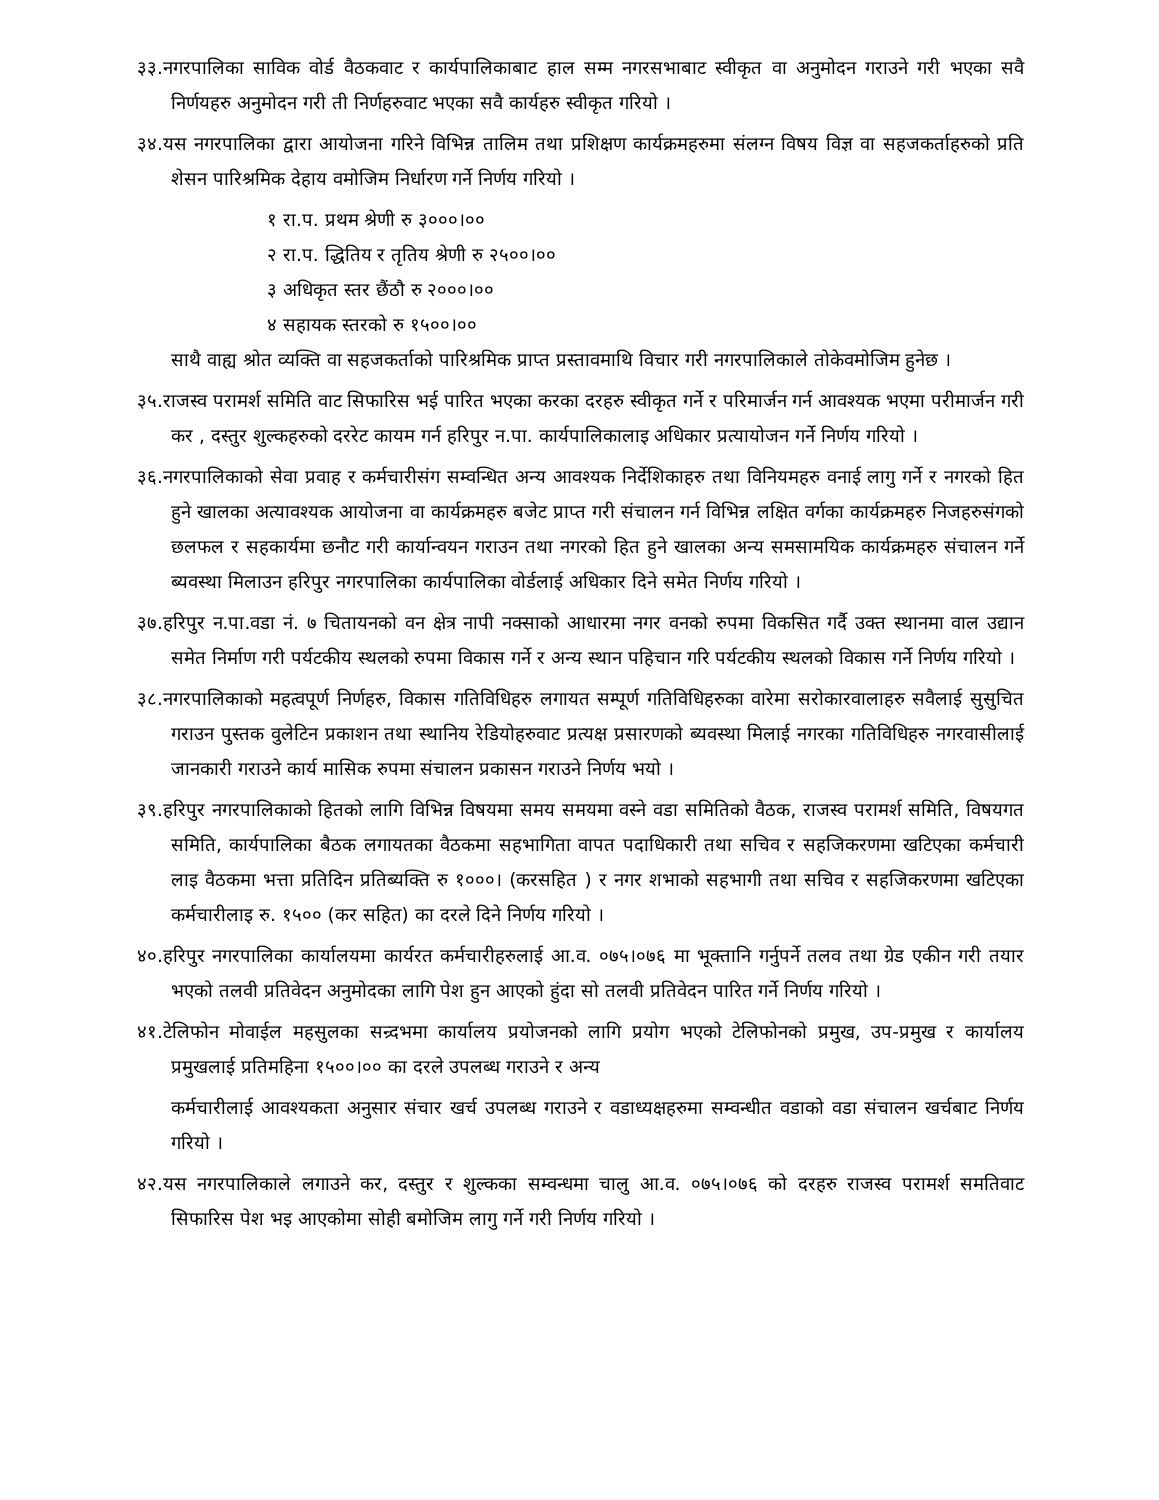३३.नगरपालिका साविक वोर्ड वैठकवाट र कार्यपालिकाबाट हाल सम्म नगरसभाबाट स्वीकृत वा अनुमोदन गराउने गरी भएका सवै निर्णयहरु अनुमोदन गरी ती निर्णहरुवाट भएका सवै कार्यहरु स्वीकृत गरियो ।
३४.यस नगरपालिका द्वारा आयोजना गरिने विभिन्न तालिम तथा प्रशिक्षण कार्यक्रमहरुमा संलग्न विषय विज्ञ वा सहजकर्ताहरुको प्रति शेसन पारिश्रमिक देहाय वमोजिम निर्धारण गर्ने निर्णय गरियो ।
१ रा.प. प्रथम श्रेणी रु ३०००।००
२ रा.प. द्धितिय र तृतिय श्रेणी रु २५००।००
३ अधिकृत स्तर छैंठौ रु २०००।००
४ सहायक स्तरको रु १५००।००
साथै वाह्य श्रोत व्यक्ति वा सहजकर्ताको पारिश्रमिक प्राप्त प्रस्तावमाथि विचार गरी नगरपालिकाले तोकेवमोजिम हुनेछ ।
३५.राजस्व परामर्श समिति वाट सिफारिस भई पारित भएका करका दरहरु स्वीकृत गर्ने र परिमार्जन गर्न आवश्यक भएमा परीमार्जन गरी कर , दस्तुर शुल्कहरुको दररेट कायम गर्न हरिपुर न.पा. कार्यपालिकालाइ अधिकार प्रत्यायोजन गर्ने निर्णय गरियो ।
३६.नगरपालिकाको सेवा प्रवाह र कर्मचारीसंग सम्वन्धित अन्य आवश्यक निर्देशिकाहरु तथा विनियमहरु वनाई लागु गर्ने र नगरको हित हुने खालका अत्यावश्यक आयोजना वा कार्यक्रमहरु बजेट प्राप्त गरी संचालन गर्न विभिन्न लक्षित वर्गका कार्यक्रमहरु निजहरुसंगको छलफल र सहकार्यमा छनौट गरी कार्यान्वयन गराउन तथा नगरको हित हुने खालका अन्य समसामयिक कार्यक्रमहरु संचालन गर्ने ब्यवस्था मिलाउन हरिपुर नगरपालिका कार्यपालिका वोर्डलाई अधिकार दिने समेत निर्णय गरियो ।
३७.हरिपुर न.पा.वडा नं. ७ चितायनको वन क्षेत्र नापी नक्साको आधारमा नगर वनको रुपमा विकसित गर्दै उक्त स्थानमा वाल उद्यान समेत निर्माण गरी पर्यटकीय स्थलको रुपमा विकास गर्ने र अन्य स्थान पहिचान गरि पर्यटकीय स्थलको विकास गर्ने निर्णय गरियो ।
३८.नगरपालिकाको महत्वपूर्ण निर्णहरु, विकास गतिविधिहरु लगायत सम्पूर्ण गतिविधिहरुका वारेमा सरोकारवालाहरु सवैलाई सुसुचित गराउन पुस्तक वुलेटिन प्रकाशन तथा स्थानिय रेडियोहरुवाट प्रत्यक्ष प्रसारणको ब्यवस्था मिलाई नगरका गतिविधिहरु नगरवासीलाई जानकारी गराउने कार्य मासिक रुपमा संचालन प्रकासन गराउने निर्णय भयो ।
३९.हरिपुर नगरपालिकाको हितको लागि विभिन्न विषयमा समय समयमा वस्ने वडा समितिको वैठक, राजस्व परामर्श समिति, विषयगत समिति, कार्यपालिका बैठक लगायतका वैठकमा सहभागिता वापत पदाधिकारी तथा सचिव र सहजिकरणमा खटिएका कर्मचारी लाइ वैठकमा भत्ता प्रतिदिन प्रतिब्यक्ति रु १०००। (करसहित ) र नगर शभाको सहभागी तथा सचिव र सहजिकरणमा खटिएका कर्मचारीलाइ रु. १५०० (कर सहित) का दरले दिने निर्णय गरियो ।
४०.हरिपुर नगरपालिका कार्यालयमा कार्यरत कर्मचारीहरुलाई आ.व. ०७५।०७६ मा भूक्तानि गर्नुपर्ने तलव तथा ग्रेड एकीन गरी तयार भएको तलवी प्रतिवेदन अनुमोदका लागि पेश हुन आएको हुंदा सो तलवी प्रतिवेदन पारित गर्ने निर्णय गरियो ।
४१.टेलिफोन मोवाईल महसुलका सन्र्दभमा कार्यालय प्रयोजनको लागि प्रयोग भएको टेलिफोनको प्रमुख, उप-प्रमुख र कार्यालय प्रमुखलाई प्रतिमहिना १५००।०० का दरले उपलब्ध गराउने र अन्य
कर्मचारीलाई आवश्यकता अनुसार संचार खर्च उपलब्ध गराउने र वडाध्यक्षहरुमा सम्वन्धीत वडाको वडा संचालन खर्चबाट निर्णय गरियो ।
४२.यस नगरपालिकाले लगाउने कर, दस्तुर र शुल्कका सम्वन्धमा चालु आ.व. ०७५।०७६ को दरहरु राजस्व परामर्श समतिवाट सिफारिस पेश भइ आएकोमा सोही बमोजिम लागु गर्ने गरी निर्णय गरियो ।